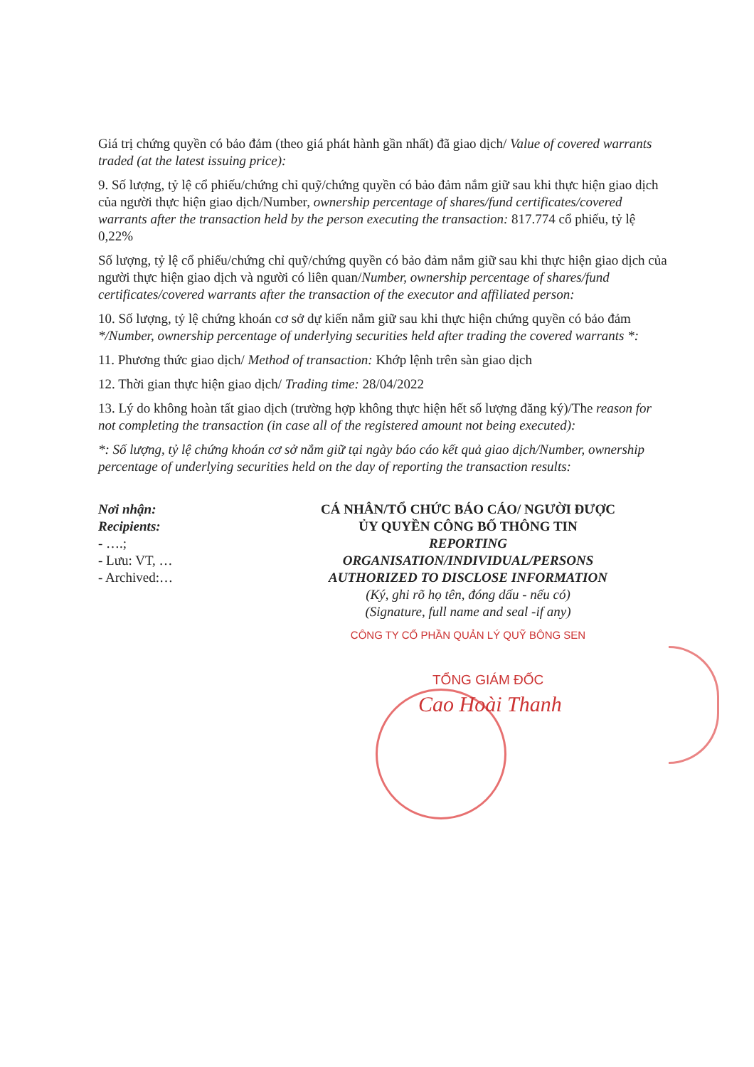Giá trị chứng quyền có bảo đảm (theo giá phát hành gần nhất) đã giao dịch/ Value of covered warrants traded (at the latest issuing price):
9. Số lượng, tỷ lệ cổ phiếu/chứng chỉ quỹ/chứng quyền có bảo đảm nắm giữ sau khi thực hiện giao dịch của người thực hiện giao dịch/Number, ownership percentage of shares/fund certificates/covered warrants after the transaction held by the person executing the transaction: 817.774 cổ phiếu, tỷ lệ 0,22%
Số lượng, tỷ lệ cổ phiếu/chứng chỉ quỹ/chứng quyền có bảo đảm nắm giữ sau khi thực hiện giao dịch của người thực hiện giao dịch và người có liên quan/Number, ownership percentage of shares/fund certificates/covered warrants after the transaction of the executor and affiliated person:
10. Số lượng, tỷ lệ chứng khoán cơ sở dự kiến nắm giữ sau khi thực hiện chứng quyền có bảo đảm */Number, ownership percentage of underlying securities held after trading the covered warrants *:
11. Phương thức giao dịch/ Method of transaction: Khớp lệnh trên sàn giao dịch
12. Thời gian thực hiện giao dịch/ Trading time: 28/04/2022
13. Lý do không hoàn tất giao dịch (trường hợp không thực hiện hết số lượng đăng ký)/The reason for not completing the transaction (in case all of the registered amount not being executed):
*: Số lượng, tỷ lệ chứng khoán cơ sở nắm giữ tại ngày báo cáo kết quả giao dịch/Number, ownership percentage of underlying securities held on the day of reporting the transaction results:
Nơi nhận:
Recipients:
- ….;
- Lưu: VT, …
- Archived:…
CÁ NHÂN/TỔ CHỨC BÁO CÁO/ NGƯỜI ĐƯỢC
ỦY QUYỀN CÔNG BỐ THÔNG TIN
REPORTING
ORGANISATION/INDIVIDUAL/PERSONS
AUTHORIZED TO DISCLOSE INFORMATION
(Ký, ghi rõ họ tên, đóng dấu - nếu có)
(Signature, full name and seal -if any)
CÔNG TY CỔ PHẦN QUẢN LÝ QUỸ BÔNG SEN
TỔNG GIÁM ĐỐC
Cao Hoài Thanh